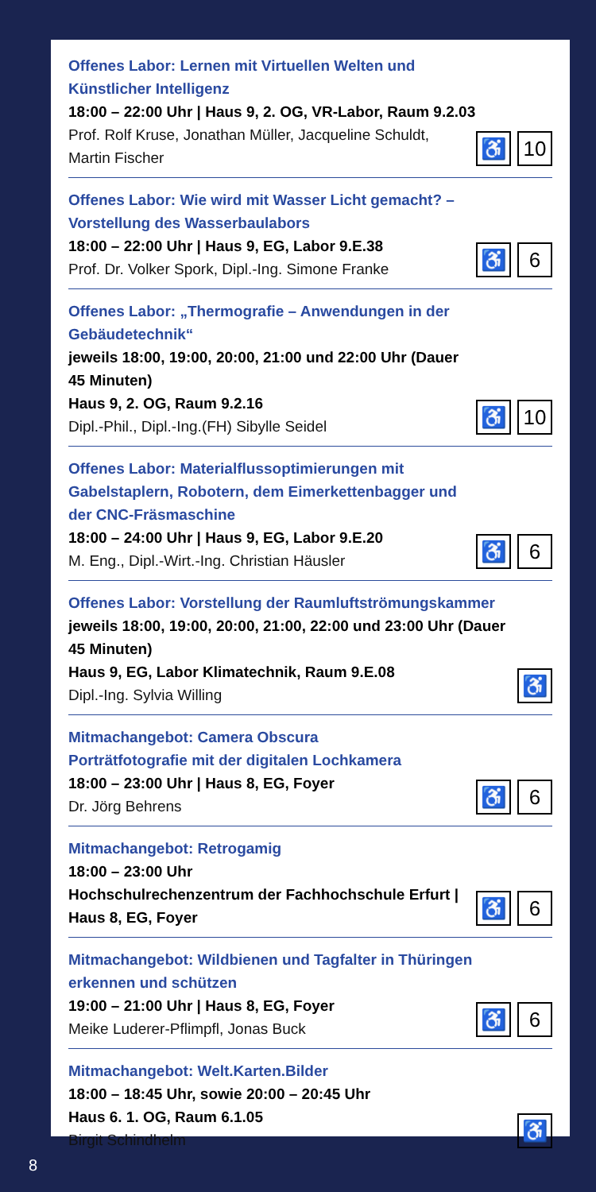Offenes Labor: Lernen mit Virtuellen Welten und Künstlicher Intelligenz
18:00 – 22:00 Uhr | Haus 9, 2. OG, VR-Labor, Raum 9.2.03
Prof. Rolf Kruse, Jonathan Müller, Jacqueline Schuldt,
Martin Fischer
♿ 10
Offenes Labor: Wie wird mit Wasser Licht gemacht? –
Vorstellung des Wasserbaulabors
18:00 – 22:00 Uhr | Haus 9, EG, Labor 9.E.38
Prof. Dr. Volker Spork, Dipl.-Ing. Simone Franke
♿ 6
Offenes Labor: „Thermografie – Anwendungen in der Gebäudetechnik“
jeweils 18:00, 19:00, 20:00, 21:00 und 22:00 Uhr (Dauer 45 Minuten)
Haus 9, 2. OG, Raum 9.2.16
Dipl.-Phil., Dipl.-Ing.(FH) Sibylle Seidel
♿ 10
Offenes Labor: Materialflussoptimierungen mit Gabelstaplern, Robotern, dem Eimerkettenbagger und der CNC-Fräsmaschine
18:00 – 24:00 Uhr | Haus 9, EG, Labor 9.E.20
M. Eng., Dipl.-Wirt.-Ing. Christian Häusler
♿ 6
Offenes Labor: Vorstellung der Raumluftströmungskammer
jeweils 18:00, 19:00, 20:00, 21:00, 22:00 und 23:00 Uhr (Dauer 45 Minuten)
Haus 9, EG, Labor Klimatechnik, Raum 9.E.08
Dipl.-Ing. Sylvia Willing
♿
Mitmachangebot: Camera Obscura
Porträtfotografie mit der digitalen Lochkamera
18:00 – 23:00 Uhr | Haus 8, EG, Foyer
Dr. Jörg Behrens
♿ 6
Mitmachangebot: Retrogamig
18:00 – 23:00 Uhr
Hochschulrechenzentrum der Fachhochschule Erfurt |
Haus 8, EG, Foyer
♿ 6
Mitmachangebot: Wildbienen und Tagfalter in Thüringen
erkennen und schützen
19:00 – 21:00 Uhr | Haus 8, EG, Foyer
Meike Luderer-Pflimpfl, Jonas Buck
♿ 6
Mitmachangebot: Welt.Karten.Bilder
18:00 – 18:45 Uhr, sowie 20:00 – 20:45 Uhr
Haus 6. 1. OG, Raum 6.1.05
Birgit Schindhelm
♿
8